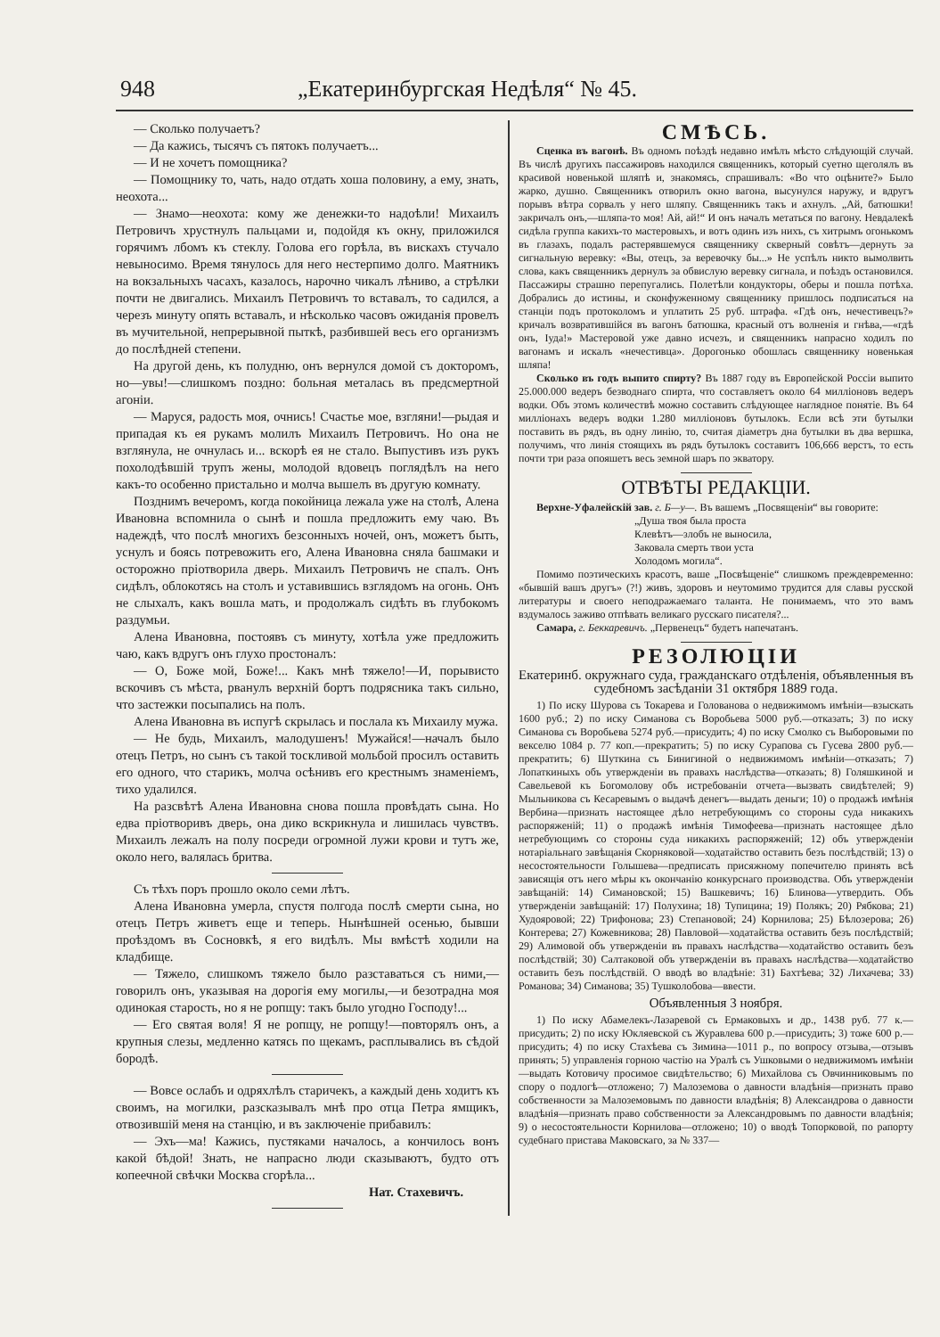948 „Екатеринбургская Недѣля“ № 45.
— Сколько получаетъ?
— Да кажись, тысячъ съ пятокъ получаетъ...
— И не хочетъ помощника?
— Помощнику то, чать, надо отдать хоша половину, а ему, знать, неохота...
— Знамо—неохота: кому же денежки-то надоѣли! Михаилъ Петровичъ хрустнулъ пальцами и, подойдя къ окну, приложился горячимъ лбомъ къ стеклу. Голова его горѣла, въ вискахъ стучало невыносимо. Время тянулось для него нестерпимо долго. Маятникъ на вокзальныхъ часахъ, казалось, нарочно чикалъ лѣниво, а стрѣлки почти не двигались. Михаилъ Петровичъ то вставалъ, то садился, а черезъ минуту опять вставалъ, и нѣсколько часовъ ожиданія провелъ въ мучительной, непрерывной пыткѣ, разбившей весь его организмъ до послѣдней степени.
На другой день, къ полудню, онъ вернулся домой съ докторомъ, но—увы!—слишкомъ поздно: больная металась въ предсмертной агоніи.
— Маруся, радость моя, очнись! Счастье мое, взгляни!—рыдая и припадая къ ея рукамъ молилъ Михаилъ Петровичъ. Но она не взглянула, не очнулась и... вскорѣ ея не стало. Выпустивъ изъ рукъ похолодѣвшій трупъ жены, молодой вдовецъ поглядѣлъ на него какъ-то особенно пристально и молча вышелъ въ другую комнату.
Позднимъ вечеромъ, когда покойница лежала уже на столѣ, Алена Ивановна вспомнила о сынѣ и пошла предложить ему чаю. Въ надеждѣ, что послѣ многихъ безсонныхъ ночей, онъ, можетъ быть, уснулъ и боясь потревожить его, Алена Ивановна сняла башмаки и осторожно пріотворила дверь. Михаилъ Петровичъ не спалъ. Онъ сидѣлъ, облокотясь на столъ и уставившись взглядомъ на огонь. Онъ не слыхалъ, какъ вошла мать, и продолжалъ сидѣть въ глубокомъ раздумьи.
Алена Ивановна, постоявъ съ минуту, хотѣла уже предложить чаю, какъ вдругъ онъ глухо простоналъ:
— О, Боже мой, Боже!... Какъ мнѣ тяжело!—И, порывисто вскочивъ съ мѣста, рванулъ верхній бортъ подрясника такъ сильно, что застежки посыпались на полъ.
Алена Ивановна въ испугѣ скрылась и послала къ Михаилу мужа.
— Не будь, Михаилъ, малодушенъ! Мужайся!—началъ было отецъ Петръ, но сынъ съ такой тоскливой мольбой просилъ оставить его одного, что старикъ, молча осѣнивъ его крестнымъ знаменіемъ, тихо удалился.
На разсвѣтѣ Алена Ивановна снова пошла провѣдать сына. Но едва пріотворивъ дверь, она дико вскрикнула и лишилась чувствъ. Михаилъ лежалъ на полу посреди огромной лужи крови и тутъ же, около него, валялась бритва.
Съ тѣхъ поръ прошло около семи лѣтъ.
Алена Ивановна умерла, спустя полгода послѣ смерти сына, но отецъ Петръ живетъ еще и теперь. Нынѣшней осенью, бывши проѣздомъ въ Сосновкѣ, я его видѣлъ. Мы вмѣстѣ ходили на кладбище.
— Тяжело, слишкомъ тяжело было разставаться съ ними,—говорилъ онъ, указывая на дорогія ему могилы,—и безотрадна моя одинокая старость, но я не ропщу: такъ было угодно Господу!...
— Его святая воля! Я не ропщу, не ропщу!—повторялъ онъ, а крупныя слезы, медленно катясь по щекамъ, расплывались въ сѣдой бородѣ.
— Вовсе ослабъ и одряхлѣлъ старичекъ, а каждый день ходитъ къ своимъ, на могилки, разсказывалъ мнѣ про отца Петра ямщикъ, отвозившій меня на станцію, и въ заключеніе прибавилъ:
— Эхъ—ма! Кажись, пустяками началось, а кончилось вонъ какой бѣдой! Знать, не напрасно люди сказываютъ, будто отъ копеечной свѣчки Москва сгорѣла...
Нат. Стахевичъ.
СМѢСЬ.
Сценка въ вагонѣ. Въ одномъ поѣздѣ недавно имѣлъ мѣсто слѣдующій случай. Въ числѣ другихъ пассажировъ находился священникъ, который суетно щеголялъ въ красивой новенькой шляпѣ и, знакомясь, спрашивалъ: «Во что оцѣните?» Было жарко, душно. Священникъ отворилъ окно вагона, высунулся наружу, и вдругъ порывъ вѣтра сорвалъ у него шляпу. Священникъ такъ и ахнулъ. „Ай, батюшки! закричалъ онъ,—шляпа-то моя! Ай, ай!“ И онъ началъ метаться по вагону. Невдалекѣ сидѣла группа какихъ-то мастеровыхъ, и вотъ одинъ изъ нихъ, съ хитрымъ огонькомъ въ глазахъ, подалъ растерявшемуся священнику скверный совѣтъ—дернуть за сигнальную веревку: «Вы, отецъ, за веревочку бы...» Не успѣлъ никто вымолвить слова, какъ священникъ дернулъ за обвислую веревку сигнала, и поѣздъ остановился. Пассажиры страшно перепугались. Полетѣли кондукторы, оберы и пошла потѣха. Добрались до истины, и сконфуженному священнику пришлось подписаться на станціи подъ протоколомъ и уплатить 25 руб. штрафа. «Гдѣ онъ, нечестивецъ?» кричалъ возвратившійся въ вагонъ батюшка, красный отъ волненія и гнѣва,—«гдѣ онъ, Іуда!» Мастеровой уже давно исчезъ, и священникъ напрасно ходилъ по вагонамъ и искалъ «нечестивца». Дорогонько обошлась священнику новенькая шляпа!
Сколько въ годъ выпито спирту? Въ 1887 году въ Европейской Россіи выпито 25.000.000 ведеръ безводнаго спирта, что составляетъ около 64 милліоновъ ведеръ водки. Объ этомъ количествѣ можно составить слѣдующее наглядное понятіе. Въ 64 милліонахъ ведеръ водки 1.280 милліоновъ бутылокъ. Если всѣ эти бутылки поставить въ рядъ, въ одну линію, то, считая діаметръ дна бутылки въ два вершка, получимъ, что линія стоящихъ въ рядъ бутылокъ составитъ 106,666 верстъ, то есть почти три раза опояшетъ весь земной шаръ по экватору.
ОТВѢТЫ РЕДАКЦІИ.
Верхне-Уфалейскій зав. г. Б—у—. Въ вашемъ „Посвященіи“ вы говорите:
„Душа твоя была проста
Клевѣтъ—злобъ не выносила,
Заковала смерть твои уста
Холодомъ могила“.
Помимо поэтическихъ красотъ, ваше „Посвѣщеніе“ слишкомъ преждевременно: «бывшій вашъ другъ» (?!) живъ, здоровъ и неутомимо трудится для славы русской литературы и своего неподражаемаго таланта. Не понимаемъ, что это вамъ вздумалось заживо отпѣвать великаго русскаго писателя?...
Самара, г. Беккаревичъ. „Первенецъ“ будетъ напечатанъ.
РЕЗОЛЮЦІИ
Екатеринб. окружнаго суда, гражданскаго отдѣленія, объявленныя въ судебномъ засѣданіи 31 октября 1889 года.
1) По иску Шурова съ Токарева и Голованова о недвижимомъ имѣніи—взыскать 1600 руб.; 2) по иску Симанова съ Воробьева 5000 руб.—отказать; 3) по иску Симанова съ Воробьева 5274 руб.—присудить; 4) по иску Смолко съ Выборовыми по векселю 1084 р. 77 коп.—прекратить; 5) по иску Сурапова съ Гусева 2800 руб.—прекратить; 6) Шуткина съ Бинигиной о недвижимомъ имѣніи—отказать; 7) Лопаткиныхъ объ утвержденіи въ правахъ наслѣдства—отказать; 8) Голяшкиной и Савельевой къ Богомолову объ истребованіи отчета—вызвать свидѣтелей; 9) Мыльникова съ Кесаревымъ о выдачѣ денегъ—выдать деньги; 10) о продажѣ имѣнія Вербина—признать настоящее дѣло нетребующимъ со стороны суда никакихъ распоряженій; 11) о продажѣ имѣнія Тимофеева—признать настоящее дѣло нетребующимъ со стороны суда никакихъ распоряженій; 12) объ утвержденіи нотаріальнаго завѣщанія Скорняковой—ходатайство оставить безъ послѣдствій; 13) о несостоятельности Голышева—предписать присяжному попечителю принять всѣ зависящія отъ него мѣры къ окончанію конкурснаго производства. Объ утвержденіи завѣщаній: 14) Симановской; 15) Вашкевичъ; 16) Блинова—утвердить. Объ утвержденіи завѣщаній: 17) Полухина; 18) Тупицина; 19) Полякъ; 20) Рябкова; 21) Худояровой; 22) Трифонова; 23) Степановой; 24) Корнилова; 25) Бѣлозерова; 26) Контерева; 27) Кожевникова; 28) Павловой—ходатайства оставить безъ послѣдствій; 29) Алимовой объ утвержденіи въ правахъ наслѣдства—ходатайство оставить безъ послѣдствій; 30) Салтаковой объ утвержденіи въ правахъ наслѣдства—ходатайство оставить безъ послѣдствій. О вводѣ во владѣніе: 31) Бахтѣева; 32) Лихачева; 33) Романова; 34) Симанова; 35) Тушколобова—ввести.
Объявленныя 3 ноября.
1) По иску Абамелекъ-Лазаревой съ Ермаковыхъ и др., 1438 руб. 77 к.—присудить; 2) по иску Юкляевской съ Журавлева 600 р.—присудить; 3) тоже 600 р.—присудить; 4) по иску Стахѣева съ Зимина—1011 р., по вопросу отзыва,—отзывъ принять; 5) управленія горною частію на Уралѣ съ Ушковыми о недвижимомъ имѣніи—выдать Котовичу просимое свидѣтельство; 6) Михайлова съ Овчинниковымъ по спору о подлогѣ—отложено; 7) Малоземова о давности владѣнія—признать право собственности за Малоземовымъ по давности владѣнія; 8) Александрова о давности владѣнія—признать право собственности за Александровымъ по давности владѣнія; 9) о несостоятельности Корнилова—отложено; 10) о вводѣ Топорковой, по рапорту судебнаго пристава Маковскаго, за № 337—